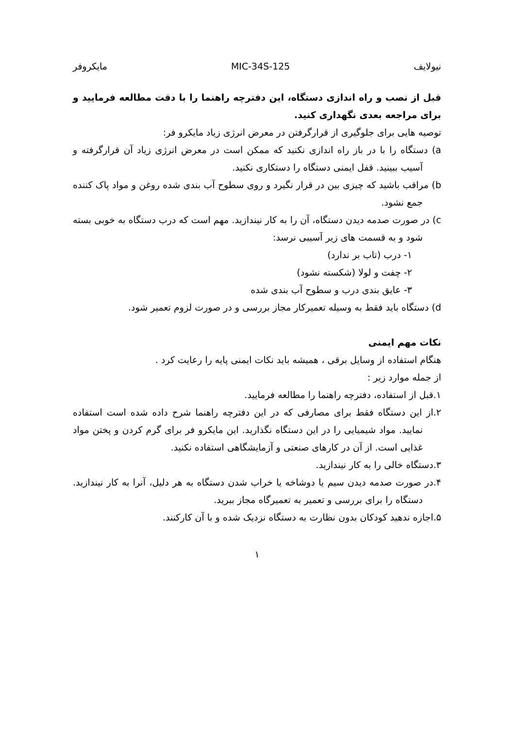نیولایف MIC-34S-125 مایکروفر
قبل از نصب و راه اندازی دستگاه، این دفترچه راهنما را با دقت مطالعه فرمایید و برای مراجعه بعدی نگهداری کنید.
توصیه هایی برای جلوگیری از قرارگرفتن در معرض انرژی زیاد مایکرو فر:
a) دستگاه را با در باز راه اندازی نکنید که ممکن است در معرض انرژی زیاد آن قرارگرفته و آسیب ببینید. قفل ایمنی دستگاه را دستکاری نکنید.
b) مراقب باشید که چیزی بین در قرار نگیرد و روی سطوح آب بندی شده روغن و مواد پاک کننده جمع نشود.
c) در صورت صدمه دیدن دستگاه، آن را به کار نیندازید. مهم است که درب دستگاه به خوبی بسته شود و به قسمت های زیر آسیبی نرسد:
۱- درب (تاب بر ندارد)
۲- چفت و لولا (شکسته نشود)
۳- عایق بندی درب و سطوح آب بندی شده
d) دستگاه باید فقط به وسیله تعمیرکار مجاز بررسی و در صورت لزوم تعمیر شود.
نکات مهم ایمنی
هنگام استفاده از وسایل برقی ، همیشه باید نکات ایمنی پایه را رعایت کرد .
از جمله موارد زیر :
۱.قبل از استفاده، دفترچه راهنما را مطالعه فرمایید.
۲.از این دستگاه فقط برای مصارفی که در این دفترچه راهنما شرح داده شده است استفاده نمایید. مواد شیمیایی را در این دستگاه نگذارید. این مایکرو فر برای گرم کردن و پختن مواد غذایی است. از آن در کارهای صنعتی و آزمایشگاهی استفاده نکنید.
۳.دستگاه خالی را به کار نیندازید.
۴.در صورت صدمه دیدن سیم یا دوشاخه یا خراب شدن دستگاه به هر دلیل، آنرا به کار نیندازید. دستگاه را برای بررسی و تعمیر به تعمیرگاه مجاز ببرید.
۵.اجازه ندهید کودکان بدون نظارت به دستگاه نزدیک شده و با آن کارکنند.
۱